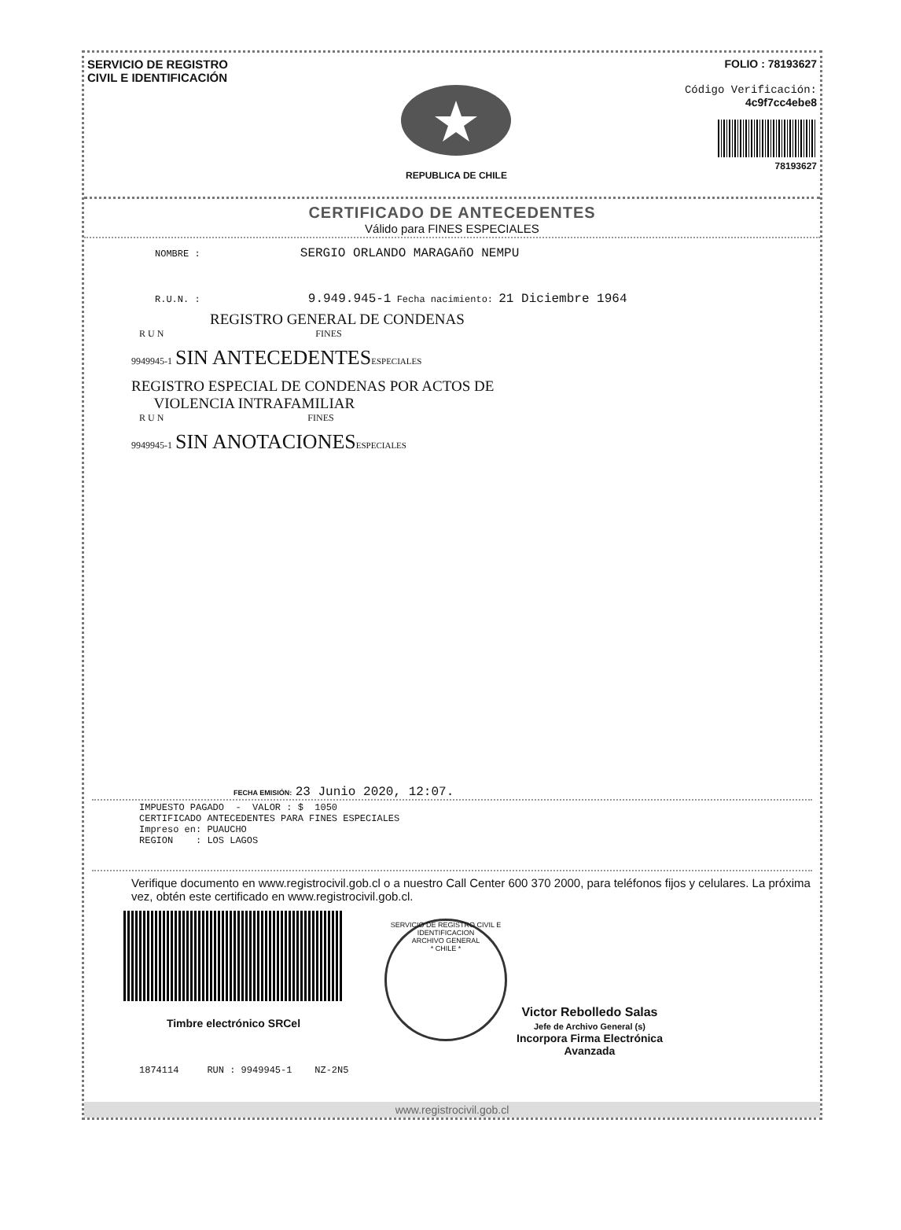SERVICIO DE REGISTRO
CIVIL E IDENTIFICACIÓN
REPUBLICA DE CHILE
FOLIO : 78193627
Código Verificación:
4c9f7cc4ebe8
78193627
CERTIFICADO DE ANTECEDENTES
Válido para FINES ESPECIALES
NOMBRE : SERGIO ORLANDO MARAGAñO NEMPU
R.U.N. : 9.949.945-1 Fecha nacimiento: 21 Diciembre 1964
REGISTRO GENERAL DE CONDENAS
R U N FINES
9949945-1 SIN ANTECEDENTES ESPECIALES
REGISTRO ESPECIAL DE CONDENAS POR ACTOS DE
VIOLENCIA INTRAFAMILIAR
R U N FINES
9949945-1 SIN ANOTACIONES ESPECIALES
FECHA EMISIÓN: 23 Junio 2020, 12:07.
IMPUESTO PAGADO  -  VALOR : $  1050
CERTIFICADO ANTECEDENTES PARA FINES ESPECIALES
Impreso en: PUAUCHO
REGION    : LOS LAGOS
Verifique documento en www.registrocivil.gob.cl o a nuestro Call Center 600 370 2000, para teléfonos fijos y celulares. La próxima vez, obtén este certificado en www.registrocivil.gob.cl.
Timbre electrónico SRCel
SERVICIO DE REGISTRO CIVIL E IDENTIFICACION
ARCHIVO GENERAL
* CHILE *
Victor Rebolledo Salas
Jefe de Archivo General (s)
Incorpora Firma Electrónica
Avanzada
1874114 RUN : 9949945-1 NZ-2N5
www.registrocivil.gob.cl